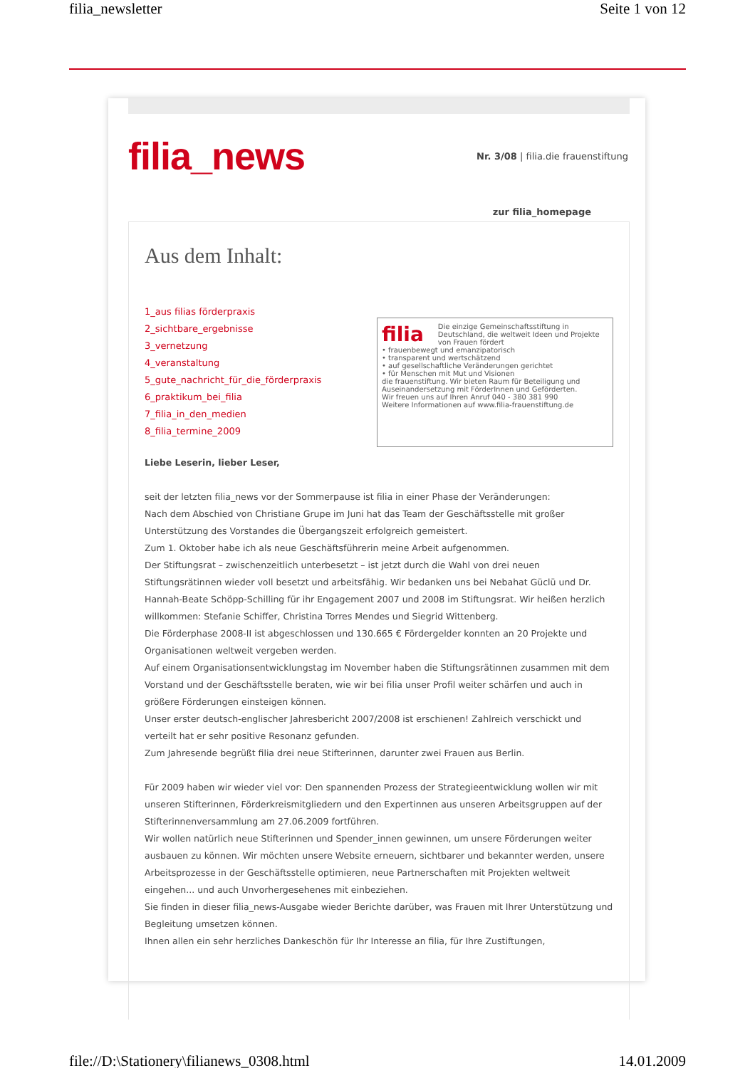filia_newsletter Seite 1 von 12
filia_news
Nr. 3/08 | filia.die frauenstiftung
zur filia_homepage
Aus dem Inhalt:
1_aus filias förderpraxis
2_sichtbare_ergebnisse
3_vernetzung
4_veranstaltung
5_gute_nachricht_für_die_förderpraxis
6_praktikum_bei_filia
7_filia_in_den_medien
8_filia_termine_2009
filia Die einzige Gemeinschaftsstiftung in Deutschland, die weltweit Ideen und Projekte von Frauen fördert
• frauenbewegt und emanzipatorisch
• transparent und wertschätzend
• auf gesellschaftliche Veränderungen gerichtet
• für Menschen mit Mut und Visionen
die frauenstiftung. Wir bieten Raum für Beteiligung und Auseinandersetzung mit FörderInnen und Geförderten.
Wir freuen uns auf Ihren Anruf 040 - 380 381 990
Weitere Informationen auf www.filia-frauenstiftung.de
Liebe Leserin, lieber Leser,
seit der letzten filia_news vor der Sommerpause ist filia in einer Phase der Veränderungen:
Nach dem Abschied von Christiane Grupe im Juni hat das Team der Geschäftsstelle mit großer Unterstützung des Vorstandes die Übergangszeit erfolgreich gemeistert.
Zum 1. Oktober habe ich als neue Geschäftsführerin meine Arbeit aufgenommen.
Der Stiftungsrat – zwischenzeitlich unterbesetzt – ist jetzt durch die Wahl von drei neuen Stiftungsrätinnen wieder voll besetzt und arbeitsfähig. Wir bedanken uns bei Nebahat Güclü und Dr. Hannah-Beate Schöpp-Schilling für ihr Engagement 2007 und 2008 im Stiftungsrat. Wir heißen herzlich willkommen: Stefanie Schiffer, Christina Torres Mendes und Siegrid Wittenberg.
Die Förderphase 2008-II ist abgeschlossen und 130.665 € Fördergelder konnten an 20 Projekte und Organisationen weltweit vergeben werden.
Auf einem Organisationsentwicklungstag im November haben die Stiftungsrätinnen zusammen mit dem Vorstand und der Geschäftsstelle beraten, wie wir bei filia unser Profil weiter schärfen und auch in größere Förderungen einsteigen können.
Unser erster deutsch-englischer Jahresbericht 2007/2008 ist erschienen! Zahlreich verschickt und verteilt hat er sehr positive Resonanz gefunden.
Zum Jahresende begrüßt filia drei neue Stifterinnen, darunter zwei Frauen aus Berlin.
Für 2009 haben wir wieder viel vor: Den spannenden Prozess der Strategieentwicklung wollen wir mit unseren Stifterinnen, Förderkreismitgliedern und den Expertinnen aus unseren Arbeitsgruppen auf der Stifterinnenversammlung am 27.06.2009 fortführen.
Wir wollen natürlich neue Stifterinnen und Spender_innen gewinnen, um unsere Förderungen weiter ausbauen zu können. Wir möchten unsere Website erneuern, sichtbarer und bekannter werden, unsere Arbeitsprozesse in der Geschäftsstelle optimieren, neue Partnerschaften mit Projekten weltweit eingehen... und auch Unvorhergesehenes mit einbeziehen.
Sie finden in dieser filia_news-Ausgabe wieder Berichte darüber, was Frauen mit Ihrer Unterstützung und Begleitung umsetzen können.
Ihnen allen ein sehr herzliches Dankeschön für Ihr Interesse an filia, für Ihre Zustiftungen,
file://D:\Stationery\filianews_0308.html 14.01.2009